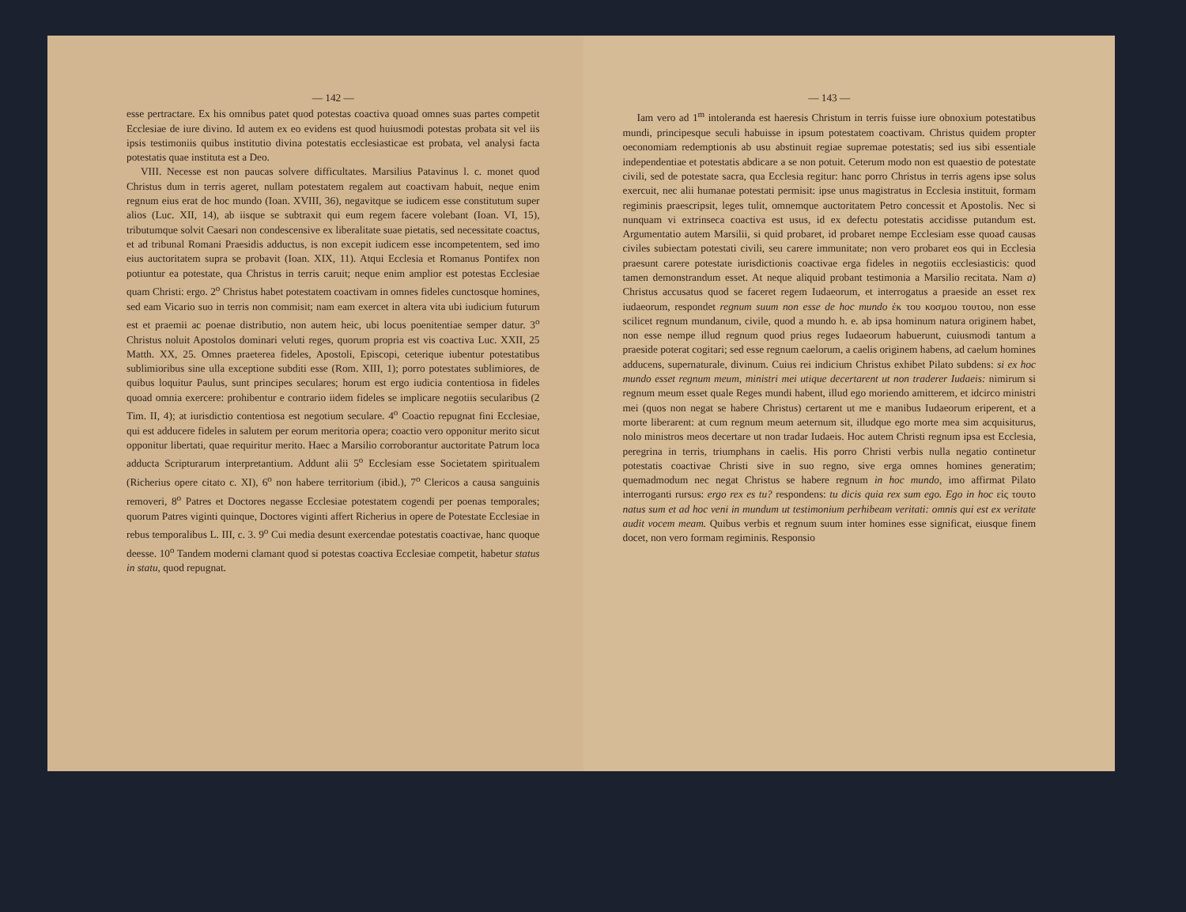— 142 —
esse pertractare. Ex his omnibus patet quod potestas coactiva quoad omnes suas partes competit Ecclesiae de iure divino. Id autem ex eo evidens est quod huiusmodi potestas probata sit vel iis ipsis testimoniis quibus institutio divina potestatis ecclesiasticae est probata, vel analysi facta potestatis quae instituta est a Deo.
VIII. Necesse est non paucas solvere difficultates. Marsilius Patavinus l. c. monet quod Christus dum in terris ageret, nullam potestatem regalem aut coactivam habuit, neque enim regnum eius erat de hoc mundo (Ioan. XVIII, 36), negavitque se iudicem esse constitutum super alios (Luc. XII, 14), ab iisque se subtraxit qui eum regem facere volebant (Ioan. VI, 15), tributumque solvit Caesari non condescensive ex liberalitate suae pietatis, sed necessitate coactus, et ad tribunal Romani Praesidis adductus, is non excepit iudicem esse incompetentem, sed imo eius auctoritatem supra se probavit (Ioan. XIX, 11). Atqui Ecclesia et Romanus Pontifex non potiuntur ea potestate, qua Christus in terris caruit; neque enim amplior est potestas Ecclesiae quam Christi: ergo. 2<sup>o</sup> Christus habet potestatem coactivam in omnes fideles cunctosque homines, sed eam Vicario suo in terris non commisit; nam eam exercet in altera vita ubi iudicium futurum est et praemii ac poenae distributio, non autem heic, ubi locus poenitentiae semper datur. 3<sup>o</sup> Christus noluit Apostolos dominari veluti reges, quorum propria est vis coactiva Luc. XXII, 25 Matth. XX, 25. Omnes praeterea fideles, Apostoli, Episcopi, ceterique iubentur potestatibus sublimioribus sine ulla exceptione subditi esse (Rom. XIII, 1); porro potestates sublimiores, de quibus loquitur Paulus, sunt principes seculares; horum est ergo iudicia contentiosa in fideles quoad omnia exercere: prohibentur e contrario iidem fideles se implicare negotiis secularibus (2 Tim. II, 4); at iurisdictio contentiosa est negotium seculare. 4<sup>o</sup> Coactio repugnat fini Ecclesiae, qui est adducere fideles in salutem per eorum meritoria opera; coactio vero opponitur merito sicut opponitur libertati, quae requiritur merito. Haec a Marsilio corroborantur auctoritate Patrum loca adducta Scripturarum interpretantium. Addunt alii 5<sup>o</sup> Ecclesiam esse Societatem spiritualem (Richerius opere citato c. XI), 6<sup>o</sup> non habere territorium (ibid.), 7<sup>o</sup> Clericos a causa sanguinis removeri, 8<sup>o</sup> Patres et Doctores negasse Ecclesiae potestatem cogendi per poenas temporales; quorum Patres viginti quinque, Doctores viginti affert Richerius in opere de Potestate Ecclesiae in rebus temporalibus L. III, c. 3. 9<sup>o</sup> Cui media desunt exercendae potestatis coactivae, hanc quoque deesse. 10<sup>o</sup> Tandem moderni clamant quod si potestas coactiva Ecclesiae competit, habetur status in statu, quod repugnat.
— 143 —
Iam vero ad 1<sup>m</sup> intoleranda est haeresis Christum in terris fuisse iure obnoxium potestatibus mundi, principesque seculi habuisse in ipsum potestatem coactivam. Christus quidem propter oeconomiam redemptionis ab usu abstinuit regiae supremae potestatis; sed ius sibi essentiale independentiae et potestatis abdicare a se non potuit. Ceterum modo non est quaestio de potestate civili, sed de potestate sacra, qua Ecclesia regitur: hanc porro Christus in terris agens ipse solus exercuit, nec alii humanae potestati permisit: ipse unus magistratus in Ecclesia instituit, formam regiminis praescripsit, leges tulit, omnemque auctoritatem Petro concessit et Apostolis. Nec si nunquam vi extrinseca coactiva est usus, id ex defectu potestatis accidisse putandum est. Argumentatio autem Marsilii, si quid probaret, id probaret nempe Ecclesiam esse quoad causas civiles subiectam potestati civili, seu carere immunitate; non vero probaret eos qui in Ecclesia praesunt carere potestate iurisdictionis coactivae erga fideles in negotiis ecclesiasticis: quod tamen demonstrandum esset. At neque aliquid probant testimonia a Marsilio recitata. Nam a) Christus accusatus quod se faceret regem Iudaeorum, et interrogatus a praeside an esset rex iudaeorum, respondet regnum suum non esse de hoc mundo ἐκ του κοσμου τουτου, non esse scilicet regnum mundanum, civile, quod a mundo h. e. ab ipsa hominum natura originem habet, non esse nempe illud regnum quod prius reges Iudaeorum habuerunt, cuiusmodi tantum a praeside poterat cogitari; sed esse regnum caelorum, a caelis originem habens, ad caelum homines adducens, supernaturale, divinum. Cuius rei indicium Christus exhibet Pilato subdens: si ex hoc mundo esset regnum meum, ministri mei utique decertarent ut non traderer Iudaeis: nimirum si regnum meum esset quale Reges mundi habent, illud ego moriendo amitterem, et idcirco ministri mei (quos non negat se habere Christus) certarent ut me e manibus Iudaeorum eriperent, et a morte liberarent: at cum regnum meum aeternum sit, illudque ego morte mea sim acquisiturus, nolo ministros meos decertare ut non tradar Iudaeis. Hoc autem Christi regnum ipsa est Ecclesia, peregrina in terris, triumphans in caelis. His porro Christi verbis nulla negatio continetur potestatis coactivae Christi sive in suo regno, sive erga omnes homines generatim; quemadmodum nec negat Christus se habere regnum in hoc mundo, imo affirmat Pilato interroganti rursus: ergo rex es tu? respondens: tu dicis quia rex sum ego. Ego in hoc εἰς τουτο natus sum et ad hoc veni in mundum ut testimonium perhibeam veritati: omnis qui est ex veritate audit vocem meam. Quibus verbis et regnum suum inter homines esse significat, eiusque finem docet, non vero formam regiminis. Responsio